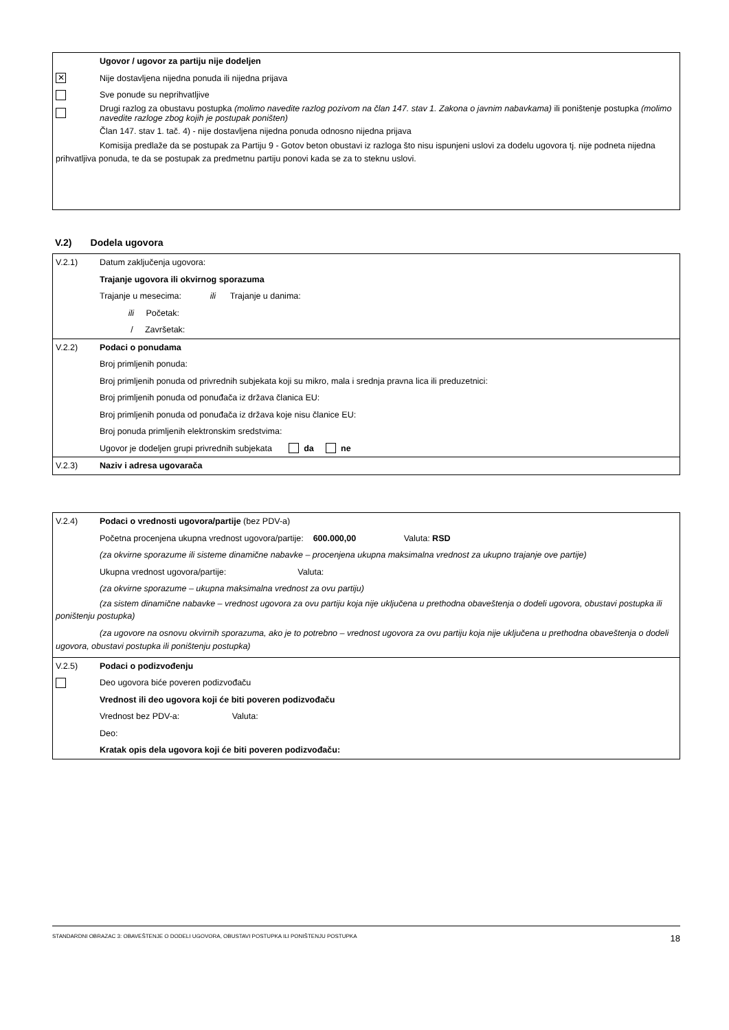Ugovor / ugovor za partiju nije dodeljen
✕ Nije dostavljena nijedna ponuda ili nijedna prijava
Sve ponude su neprihvatljive
Drugi razlog za obustavu postupka (molimo navedite razlog pozivom na član 147. stav 1. Zakona o javnim nabavkama) ili poništenje postupka (molimo navedite razloge zbog kojih je postupak poništen)
Član 147. stav 1. tač. 4) - nije dostavljena nijedna ponuda odnosno nijedna prijava
Komisija predlaže da se postupak za Partiju 9 - Gotov beton obustavi iz razloga što nisu ispunjeni uslovi za dodelu ugovora tj. nije podneta nijedna prihvatljiva ponuda, te da se postupak za predmetnu partiju ponovi kada se za to steknu uslovi.
V.2) Dodela ugovora
V.2.1) Datum zaključenja ugovora:
Trajanje ugovora ili okvirnog sporazuma
Trajanje u mesecima: ili Trajanje u danima:
ili Početak:
/ Završetak:
V.2.2) Podaci o ponudama
Broj primljenih ponuda:
Broj primljenih ponuda od privrednih subjekata koji su mikro, mala i srednja pravna lica ili preduzetnici:
Broj primljenih ponuda od ponuđača iz država članica EU:
Broj primljenih ponuda od ponuđača iz država koje nisu članice EU:
Broj ponuda primljenih elektronskim sredstvima:
Ugovor je dodeljen grupi privrednih subjekata da ne
V.2.3) Naziv i adresa ugovarača
V.2.4) Podaci o vrednosti ugovora/partije (bez PDV-a)
Početna procenjena ukupna vrednost ugovora/partije: 600.000,00 Valuta: RSD
(za okvirne sporazume ili sisteme dinamične nabavke – procenjena ukupna maksimalna vrednost za ukupno trajanje ove partije)
Ukupna vrednost ugovora/partije: Valuta:
(za okvirne sporazume – ukupna maksimalna vrednost za ovu partiju)
(za sistem dinamične nabavke – vrednost ugovora za ovu partiju koja nije uključena u prethodna obaveštenja o dodeli ugovora, obustavi postupka ili poništenju postupka)
(za ugovore na osnovu okvirnih sporazuma, ako je to potrebno – vrednost ugovora za ovu partiju koja nije uključena u prethodna obaveštenja o dodeli ugovora, obustavi postupka ili poništenju postupka)
V.2.5) Podaci o podizvođenju
Deo ugovora biće poveren podizvođaču
Vrednost ili deo ugovora koji će biti poveren podizvođaču
Vrednost bez PDV-a: Valuta:
Deo:
Kratak opis dela ugovora koji će biti poveren podizvođaču:
STANDARDNI OBRAZAC 3: OBAVEŠTENJE O DODELI UGOVORA, OBUSTAVI POSTUPKA ILI PONIŠTENJU POSTUPKA 18